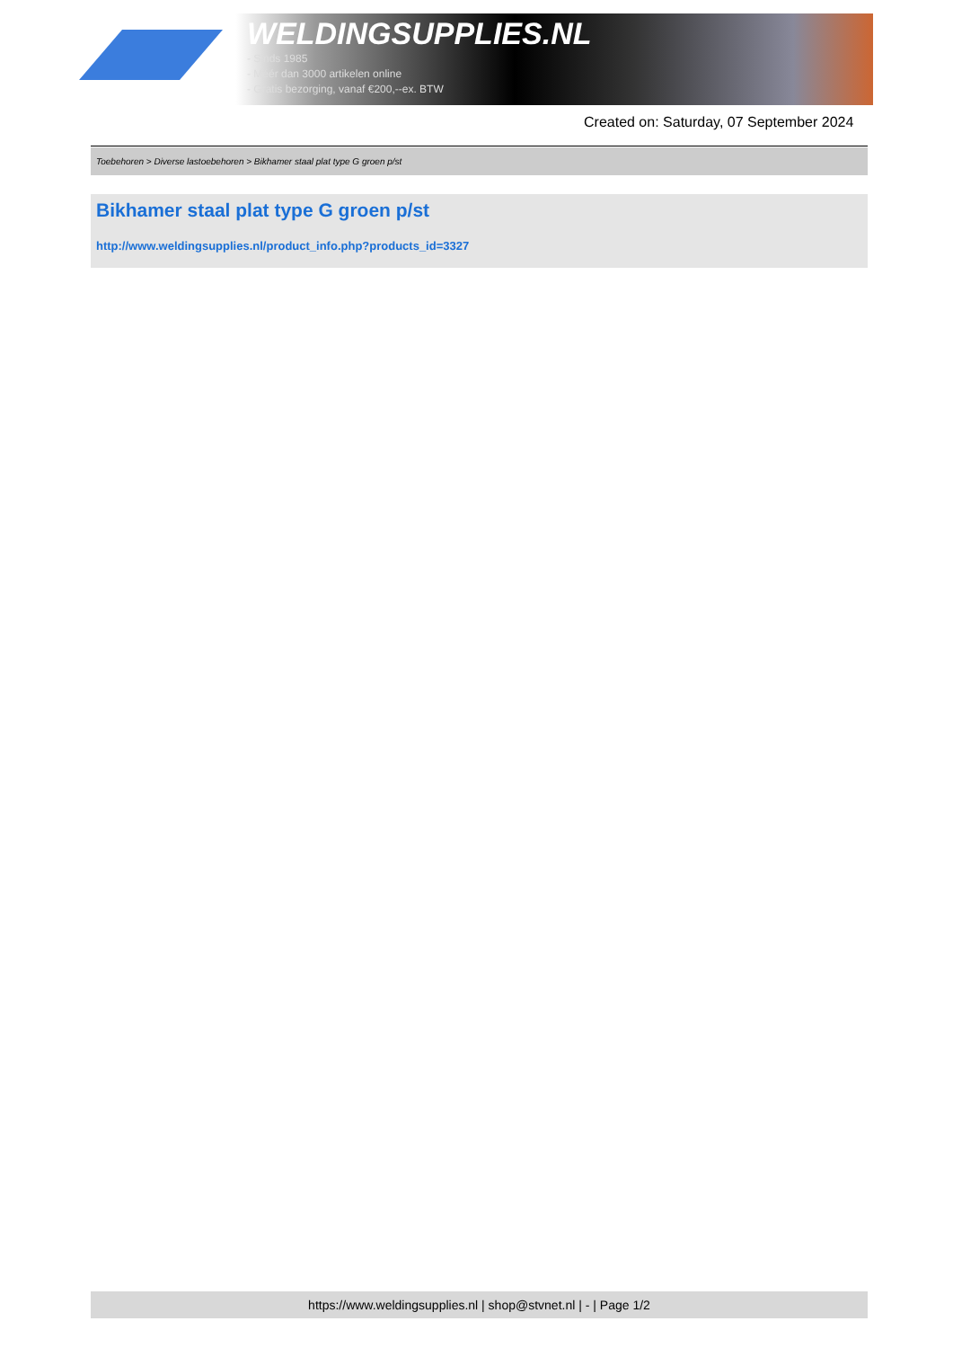WELDINGSUPPLIES.NL
- Sinds 1985
- Méér dan 3000 artikelen online
- Gratis bezorging, vanaf €200,--ex. BTW
Created on: Saturday, 07 September 2024
Toebehoren > Diverse lastoebehoren > Bikhamer staal plat type G groen p/st
Bikhamer staal plat type G groen p/st
http://www.weldingsupplies.nl/product_info.php?products_id=3327
https://www.weldingsupplies.nl | shop@stvnet.nl | - | Page 1/2